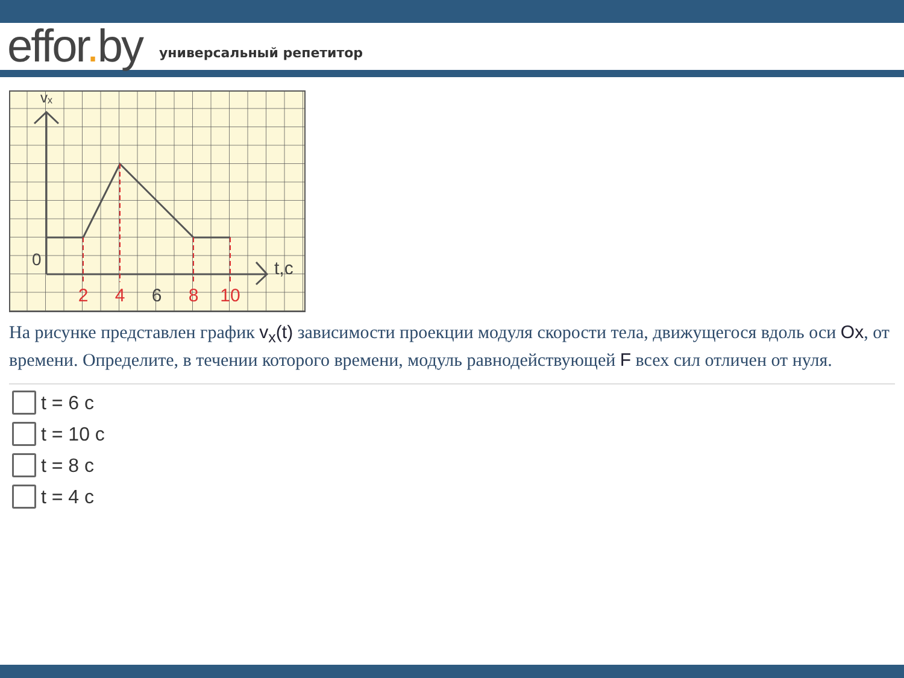effor. by
универсальный репетитор
vₓ
0
t,c
2
4
8
10
6
На рисунке представлен график v<sub>x</sub>(t) зависимости проекции модуля скорости тела, движущегося вдоль оси Ox, от времени. Определите, в течении которого времени, модуль равнодействующей F всех сил отличен от нуля.
t = 6 с
t = 10 с
t = 8 с
t = 4 с